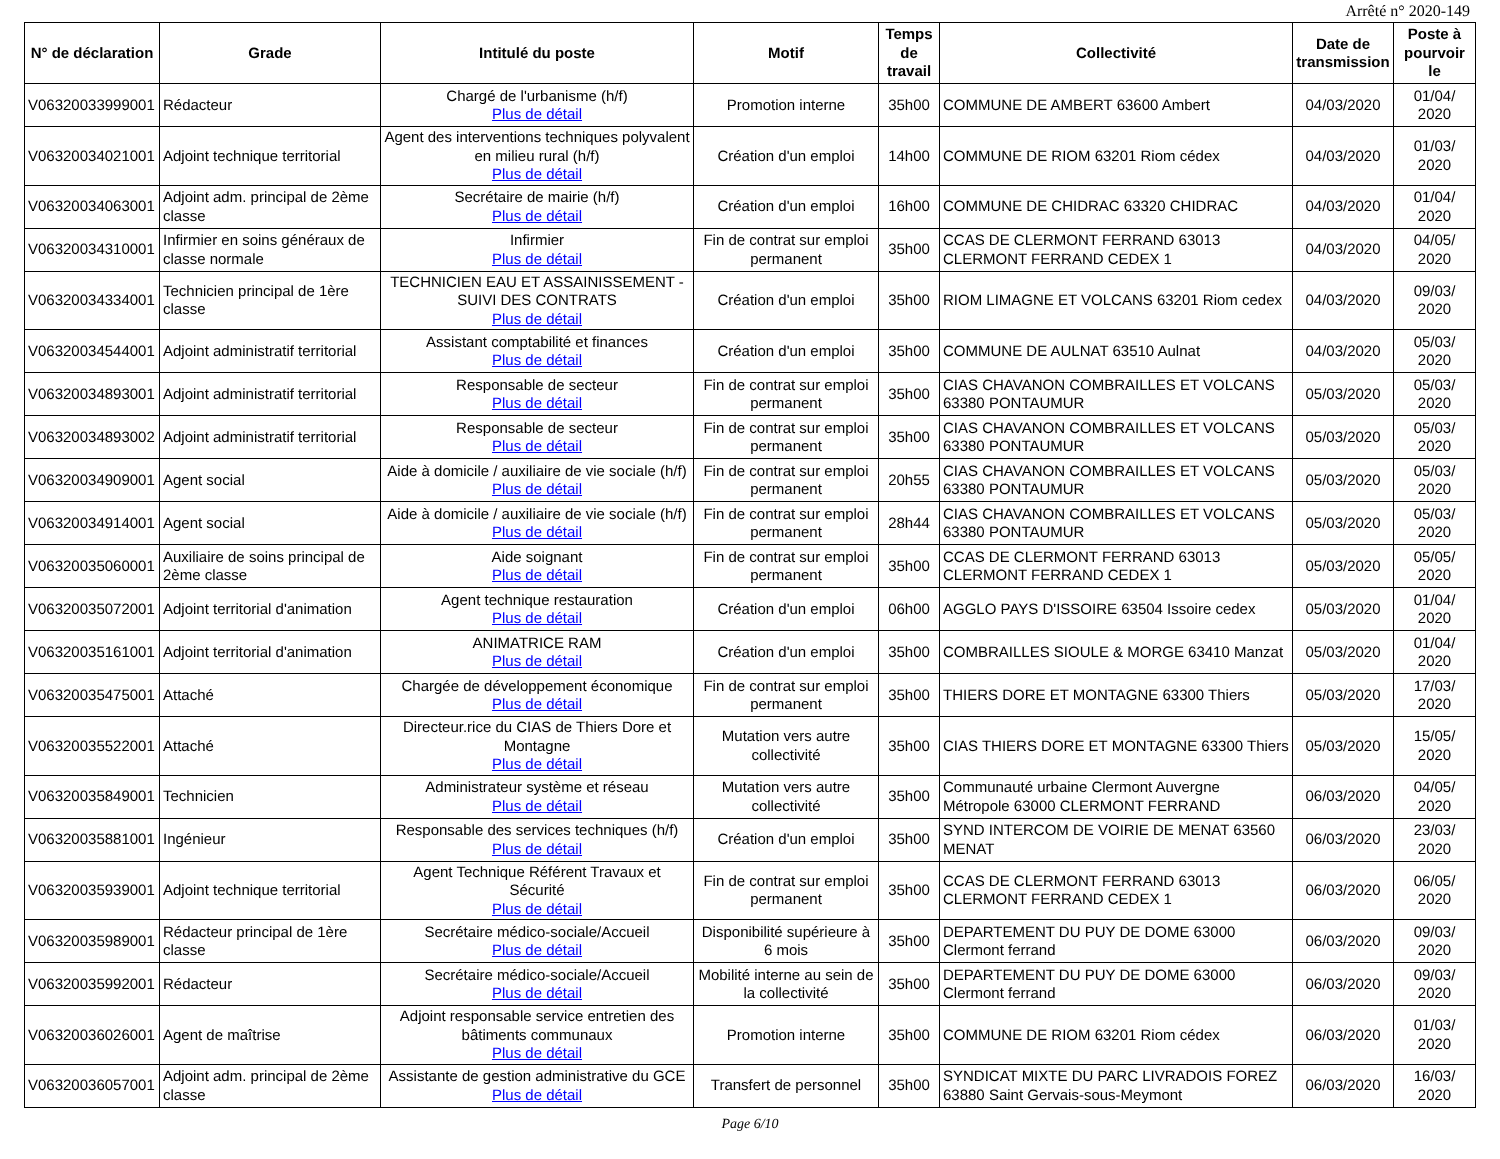Arrêté n° 2020-149
| N° de déclaration | Grade | Intitulé du poste | Motif | Temps de travail | Collectivité | Date de transmission | Poste à pourvoir le |
| --- | --- | --- | --- | --- | --- | --- | --- |
| V06320033999001 | Rédacteur | Chargé de l'urbanisme (h/f) Plus de détail | Promotion interne | 35h00 | COMMUNE DE AMBERT 63600 Ambert | 04/03/2020 | 01/04/ 2020 |
| V06320034021001 | Adjoint technique territorial | Agent des interventions techniques polyvalent en milieu rural (h/f) Plus de détail | Création d'un emploi | 14h00 | COMMUNE DE RIOM 63201 Riom cédex | 04/03/2020 | 01/03/ 2020 |
| V06320034063001 | Adjoint adm. principal de 2ème classe | Secrétaire de mairie (h/f) Plus de détail | Création d'un emploi | 16h00 | COMMUNE DE CHIDRAC 63320 CHIDRAC | 04/03/2020 | 01/04/ 2020 |
| V06320034310001 | Infirmier en soins généraux de classe normale | Infirmier Plus de détail | Fin de contrat sur emploi permanent | 35h00 | CCAS DE CLERMONT FERRAND 63013 CLERMONT FERRAND CEDEX 1 | 04/03/2020 | 04/05/ 2020 |
| V06320034334001 | Technicien principal de 1ère classe | TECHNICIEN EAU ET ASSAINISSEMENT - SUIVI DES CONTRATS Plus de détail | Création d'un emploi | 35h00 | RIOM LIMAGNE ET VOLCANS 63201 Riom cedex | 04/03/2020 | 09/03/ 2020 |
| V06320034544001 | Adjoint administratif territorial | Assistant comptabilité et finances Plus de détail | Création d'un emploi | 35h00 | COMMUNE DE AULNAT 63510 Aulnat | 04/03/2020 | 05/03/ 2020 |
| V06320034893001 | Adjoint administratif territorial | Responsable de secteur Plus de détail | Fin de contrat sur emploi permanent | 35h00 | CIAS CHAVANON COMBRAILLES ET VOLCANS 63380 PONTAUMUR | 05/03/2020 | 05/03/ 2020 |
| V06320034893002 | Adjoint administratif territorial | Responsable de secteur Plus de détail | Fin de contrat sur emploi permanent | 35h00 | CIAS CHAVANON COMBRAILLES ET VOLCANS 63380 PONTAUMUR | 05/03/2020 | 05/03/ 2020 |
| V06320034909001 | Agent social | Aide à domicile / auxiliaire de vie sociale (h/f) Plus de détail | Fin de contrat sur emploi permanent | 20h55 | CIAS CHAVANON COMBRAILLES ET VOLCANS 63380 PONTAUMUR | 05/03/2020 | 05/03/ 2020 |
| V06320034914001 | Agent social | Aide à domicile / auxiliaire de vie sociale (h/f) Plus de détail | Fin de contrat sur emploi permanent | 28h44 | CIAS CHAVANON COMBRAILLES ET VOLCANS 63380 PONTAUMUR | 05/03/2020 | 05/03/ 2020 |
| V06320035060001 | Auxiliaire de soins principal de 2ème classe | Aide soignant Plus de détail | Fin de contrat sur emploi permanent | 35h00 | CCAS DE CLERMONT FERRAND 63013 CLERMONT FERRAND CEDEX 1 | 05/03/2020 | 05/05/ 2020 |
| V06320035072001 | Adjoint territorial d'animation | Agent technique restauration Plus de détail | Création d'un emploi | 06h00 | AGGLO PAYS D'ISSOIRE 63504 Issoire cedex | 05/03/2020 | 01/04/ 2020 |
| V06320035161001 | Adjoint territorial d'animation | ANIMATRICE RAM Plus de détail | Création d'un emploi | 35h00 | COMBRAILLES SIOULE & MORGE 63410 Manzat | 05/03/2020 | 01/04/ 2020 |
| V06320035475001 | Attaché | Chargée de développement économique Plus de détail | Fin de contrat sur emploi permanent | 35h00 | THIERS DORE ET MONTAGNE 63300 Thiers | 05/03/2020 | 17/03/ 2020 |
| V06320035522001 | Attaché | Directeur.rice du CIAS de Thiers Dore et Montagne Plus de détail | Mutation vers autre collectivité | 35h00 | CIAS THIERS DORE ET MONTAGNE 63300 Thiers | 05/03/2020 | 15/05/ 2020 |
| V06320035849001 | Technicien | Administrateur système et réseau Plus de détail | Mutation vers autre collectivité | 35h00 | Communauté urbaine Clermont Auvergne Métropole 63000 CLERMONT FERRAND | 06/03/2020 | 04/05/ 2020 |
| V06320035881001 | Ingénieur | Responsable des services techniques (h/f) Plus de détail | Création d'un emploi | 35h00 | SYND INTERCOM DE VOIRIE DE MENAT 63560 MENAT | 06/03/2020 | 23/03/ 2020 |
| V06320035939001 | Adjoint technique territorial | Agent Technique Référent Travaux et Sécurité Plus de détail | Fin de contrat sur emploi permanent | 35h00 | CCAS DE CLERMONT FERRAND 63013 CLERMONT FERRAND CEDEX 1 | 06/03/2020 | 06/05/ 2020 |
| V06320035989001 | Rédacteur principal de 1ère classe | Secrétaire médico-sociale/Accueil Plus de détail | Disponibilité supérieure à 6 mois | 35h00 | DEPARTEMENT DU PUY DE DOME 63000 Clermont ferrand | 06/03/2020 | 09/03/ 2020 |
| V06320035992001 | Rédacteur | Secrétaire médico-sociale/Accueil Plus de détail | Mobilité interne au sein de la collectivité | 35h00 | DEPARTEMENT DU PUY DE DOME 63000 Clermont ferrand | 06/03/2020 | 09/03/ 2020 |
| V06320036026001 | Agent de maîtrise | Adjoint responsable service entretien des bâtiments communaux Plus de détail | Promotion interne | 35h00 | COMMUNE DE RIOM 63201 Riom cédex | 06/03/2020 | 01/03/ 2020 |
| V06320036057001 | Adjoint adm. principal de 2ème classe | Assistante de gestion administrative du GCE Plus de détail | Transfert de personnel | 35h00 | SYNDICAT MIXTE DU PARC LIVRADOIS FOREZ 63880 Saint Gervais-sous-Meymont | 06/03/2020 | 16/03/ 2020 |
Page 6/10